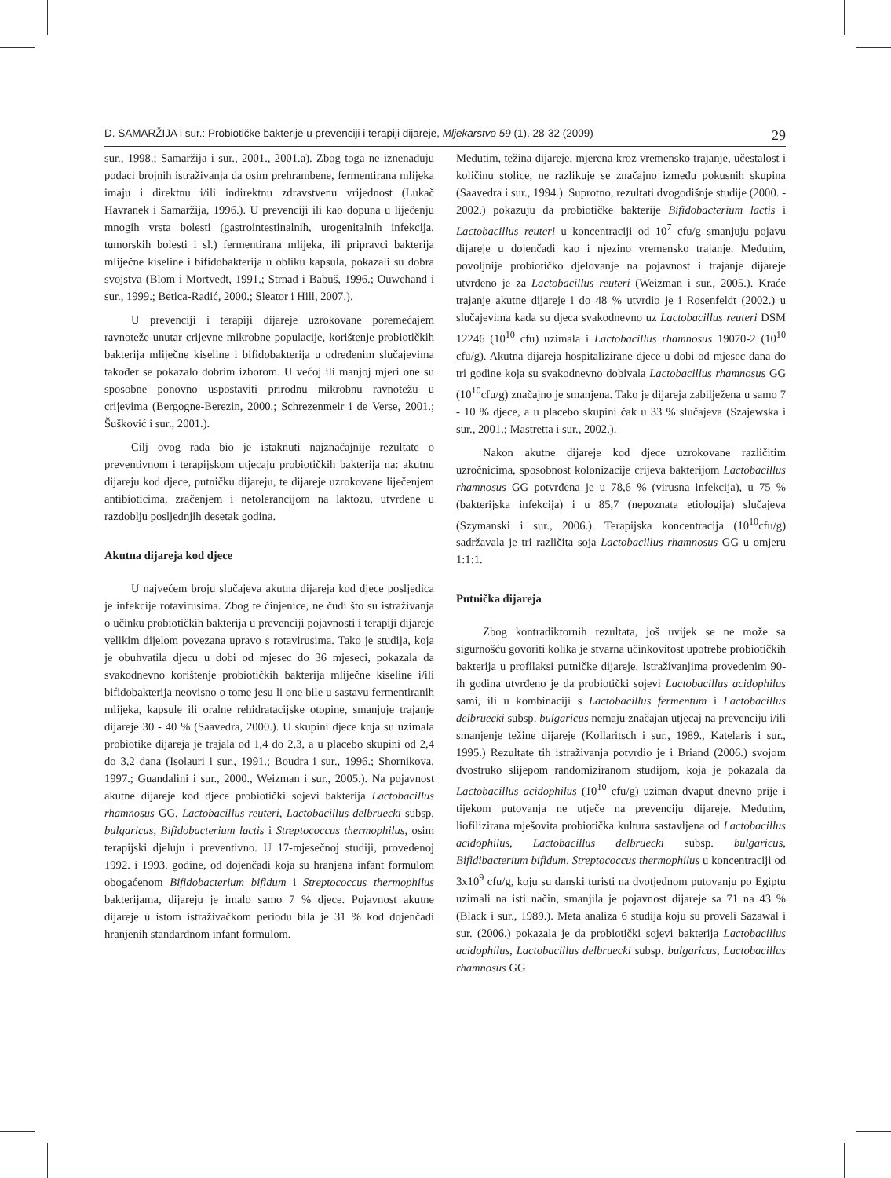D. SAMARŽIJA i sur.: Probiotičke bakterije u prevenciji i terapiji dijareje, Mljekarstvo 59 (1), 28-32 (2009) 29
sur., 1998.; Samaržija i sur., 2001., 2001.a). Zbog toga ne iznenađuju podaci brojnih istraživanja da osim prehrambene, fermentirana mlijeka imaju i direktnu i/ili indirektnu zdravstvenu vrijednost (Lukač Havranek i Samaržija, 1996.). U prevenciji ili kao dopuna u liječenju mnogih vrsta bolesti (gastrointestinalnih, urogenitalnih infekcija, tumorskih bolesti i sl.) fermentirana mlijeka, ili pripravci bakterija mliječne kiseline i bifidobakterija u obliku kapsula, pokazali su dobra svojstva (Blom i Mortvedt, 1991.; Strnad i Babuš, 1996.; Ouwehand i sur., 1999.; Betica-Radić, 2000.; Sleator i Hill, 2007.).
U prevenciji i terapiji dijareje uzrokovane poremećajem ravnoteže unutar crijevne mikrobne populacije, korištenje probiotičkih bakterija mliječne kiseline i bifidobakterija u određenim slučajevima također se pokazalo dobrim izborom. U većoj ili manjoj mjeri one su sposobne ponovno uspostaviti prirodnu mikrobnu ravnotežu u crijevima (Bergogne-Berezin, 2000.; Schrezenmeir i de Verse, 2001.; Šušković i sur., 2001.).
Cilj ovog rada bio je istaknuti najznačajnije rezultate o preventivnom i terapijskom utjecaju probiotičkih bakterija na: akutnu dijareju kod djece, putničku dijareju, te dijareje uzrokovane liječenjem antibioticima, zračenjem i netolerancijom na laktozu, utvrđene u razdoblju posljednjih desetak godina.
Akutna dijareja kod djece
U najvećem broju slučajeva akutna dijareja kod djece posljedica je infekcije rotavirusima. Zbog te činjenice, ne čudi što su istraživanja o učinku probiotičkih bakterija u prevenciji pojavnosti i terapiji dijareje velikim dijelom povezana upravo s rotavirusima. Tako je studija, koja je obuhvatila djecu u dobi od mjesec do 36 mjeseci, pokazala da svakodnevno korištenje probiotičkih bakterija mliječne kiseline i/ili bifidobakterija neovisno o tome jesu li one bile u sastavu fermentiranih mlijeka, kapsule ili oralne rehidratacijske otopine, smanjuje trajanje dijareje 30 - 40 % (Saavedra, 2000.). U skupini djece koja su uzimala probiotike dijareja je trajala od 1,4 do 2,3, a u placebo skupini od 2,4 do 3,2 dana (Isolauri i sur., 1991.; Boudra i sur., 1996.; Shornikova, 1997.; Guandalini i sur., 2000., Weizman i sur., 2005.). Na pojavnost akutne dijareje kod djece probiotički sojevi bakterija Lactobacillus rhamnosus GG, Lactobacillus reuteri, Lactobacillus delbruecki subsp. bulgaricus, Bifidobacterium lactis i Streptococcus thermophilus, osim terapijski djeluju i preventivno. U 17-mjesečnoj studiji, provedenoj 1992. i 1993. godine, od dojenčadi koja su hranjena infant formulom obogaćenom Bifidobacterium bifidum i Streptococcus thermophilus bakterijama, dijareju je imalo samo 7 % djece. Pojavnost akutne dijareje u istom istraživačkom periodu bila je 31 % kod dojenčadi hranjenih standardnom infant formulom.
Međutim, težina dijareje, mjerena kroz vremensko trajanje, učestalost i količinu stolice, ne razlikuje se značajno između pokusnih skupina (Saavedra i sur., 1994.). Suprotno, rezultati dvogodišnje studije (2000. - 2002.) pokazuju da probiotičke bakterije Bifidobacterium lactis i Lactobacillus reuteri u koncentraciji od 10<sup>7</sup> cfu/g smanjuju pojavu dijareje u dojenčadi kao i njezino vremensko trajanje. Međutim, povoljnije probiotičko djelovanje na pojavnost i trajanje dijareje utvrđeno je za Lactobacillus reuteri (Weizman i sur., 2005.). Kraće trajanje akutne dijareje i do 48 % utvrdio je i Rosenfeldt (2002.) u slučajevima kada su djeca svakodnevno uz Lactobacillus reuteri DSM 12246 (10<sup>10</sup> cfu) uzimala i Lactobacillus rhamnosus 19070-2 (10<sup>10</sup> cfu/g). Akutna dijareja hospitalizirane djece u dobi od mjesec dana do tri godine koja su svakodnevno dobivala Lactobacillus rhamnosus GG (10<sup>10</sup>cfu/g) značajno je smanjena. Tako je dijareja zabilježena u samo 7 - 10 % djece, a u placebo skupini čak u 33 % slučajeva (Szajewska i sur., 2001.; Mastretta i sur., 2002.).
Nakon akutne dijareje kod djece uzrokovane različitim uzročnicima, sposobnost kolonizacije crijeva bakterijom Lactobacillus rhamnosus GG potvrđena je u 78,6 % (virusna infekcija), u 75 % (bakterijska infekcija) i u 85,7 (nepoznata etiologija) slučajeva (Szymanski i sur., 2006.). Terapijska koncentracija (10<sup>10</sup>cfu/g) sadržavala je tri različita soja Lactobacillus rhamnosus GG u omjeru 1:1:1.
Putnička dijareja
Zbog kontradiktornih rezultata, još uvijek se ne može sa sigurnošću govoriti kolika je stvarna učinkovitost upotrebe probiotičkih bakterija u profilaksi putničke dijareje. Istraživanjima provedenim 90-ih godina utvrđeno je da probiotički sojevi Lactobacillus acidophilus sami, ili u kombinaciji s Lactobacillus fermentum i Lactobacillus delbruecki subsp. bulgaricus nemaju značajan utjecaj na prevenciju i/ili smanjenje težine dijareje (Kollaritsch i sur., 1989., Katelaris i sur., 1995.) Rezultate tih istraživanja potvrdio je i Briand (2006.) svojom dvostruko slijepom randomiziranom studijom, koja je pokazala da Lactobacillus acidophilus (10<sup>10</sup> cfu/g) uziman dvaput dnevno prije i tijekom putovanja ne utječe na prevenciju dijareje. Međutim, liofilizirana mješovita probiotička kultura sastavljena od Lactobacillus acidophilus, Lactobacillus delbruecki subsp. bulgaricus, Bifidibacterium bifidum, Streptococcus thermophilus u koncentraciji od 3x10<sup>9</sup> cfu/g, koju su danski turisti na dvotjednom putovanju po Egiptu uzimali na isti način, smanjila je pojavnost dijareje sa 71 na 43 % (Black i sur., 1989.). Meta analiza 6 studija koju su proveli Sazawal i sur. (2006.) pokazala je da probiotički sojevi bakterija Lactobacillus acidophilus, Lactobacillus delbruecki subsp. bulgaricus, Lactobacillus rhamnosus GG